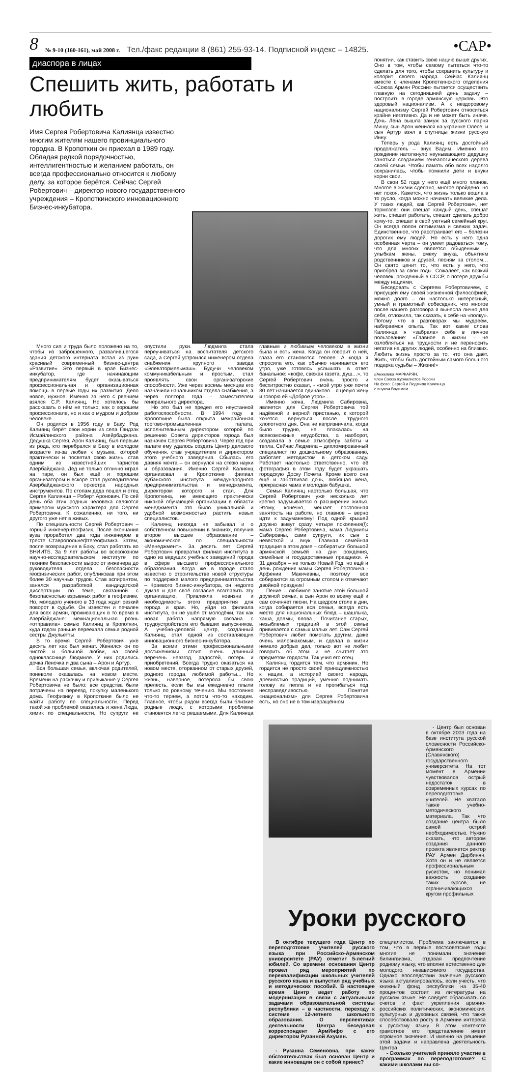8 № 9-10 (160-161), май 2008 г. Тел./факс редакции 8 (861) 255-93-14. Подписной индекс – 14825. •САР•
диаспора в лицах
Спешить жить, работать и любить
Имя Сергея Робертовича Калиянца известно многим жителям нашего провинциального городка. В Кропоткин он приехал в 1989 году. Обладая редкой порядочностью, интеллигентностью и желанием работать, он всегда профессионально относится к любому делу, за которое берётся. Сейчас Сергей Робертович – директор нового государственного учреждения – Кропоткинского инновационного Бизнес-инкубатора.
Много сил и труда было положено на то, чтобы из заброшенного, развалившегося здания детского интерната встал из руин красивый современный бизнес-центра «Развитие». Это первый в крае Бизнес-инкубатор, где начинающим предпринимателям будет оказываться профессиональная и организационная помощь в первые годы их развития. Дело новое, нужное. Именно за него с рвением взялся С.Р. Калиянц. Но хотелось бы рассказать о нём не только, как о хорошем профессионале, но и как о мудром и добром человеке.
Он родился в 1956 году в Баку. Род Калиянц берёт свои корни из села Гяндзак Исмайлинского района Азейрбаджана. Дедушка Сергея, Арон Калиянц, был первым из рода, кто перебрался в Баку в молодом возрасте из-за любви к музыке, которой практически и посвятил свою жизнь, став одним из известнейших таристов Азербайджана. Дед не только отлично играл на таре, он был ещё и хорошим организатором и вскоре стал руководителем Азербайджанского оркестра народных инструментов. По стопам деда пошел и отец Сергея Калиянца – Роберт Аронович. По сей день оба этих родных человека являются примером мужского характера для Сергея Робертовича. К сожалению, ни того, ни другого уже нет в живых.
По специальности Сергей Робертович – горный инженер-геофизик. После окончания вуза проработал два года инженером в тресте Ставропольнефтегеофизика. Затем, после возвращения в Баку, стал работать во ВНИИТБ. За 9 лет работы во всесоюзном научно-исследовательском институте по технике безопасности вырос от инженера до руководителя отдела безопасности геофизических работ, опубликовав при этом более 30 научных трудов. Став аспирантом, занялся разработкой кандидатской диссертации по теме, связанной с безопасностью взрывных работ в геофизике. Но, молодого учёного в 33 года ждал резкий поворот в судьбе. Он известен и печален для всех армян, проживающих в то время в Азербайджане: межнациональная рознь «отправила» семью Калиянц в Кропоткин, куда годом раньше переехала семья родной сестры Джульетты.
В то время Сергей Робертович уже десять лет как был женат. Женился он по чистой и большой любви, на своей однокласснице Людмиле. У них родились дочка Леночка и два сына – Арон и Артур.
Вся большая семья, включая родителей, поневоле оказалась на новом месте. Времени на раскачку и привыкание у Сергея Робертовича не было: все средства были потрачены на переезд, покупку маленького дома. Геофизику в Кропоткине было не найти работу по специальности. Перед такой же проблемой оказалась и жена Люда, химик по специальности. Но супруги не опустили руки. Людмила стала переучиваться на воспитателя детского сада, а Сергей устроился инженером отдела снабжения крупного завода «Элеватормельмаш». Будучи человеком коммуникабельным и простым, стал проявлять свои организаторские способности. Уже через восемь месяцев его назначили начальником отдела снабжения, а через полтора года – заместителем генерального директора.
Но это был не предел его неустанной работоспособности. В 1994 году в Кропоткине была открыта межрайонная торгово-промышленная палата, исполнительным директором которой по решению Совета директоров города был назначен Сергея Робертовича. Через год при палате ему удалось создать Центр делового обучения, став учредителем и директором этого учебного заведения. Сбылась его давняя мечта – он вернулся на стезю науки и образования. Именно Сергей Калиянц организовал в Кропоткине филиал Кубанского института международного предпринимательства и менеджмента, директором которого и стал. Для Кропоткина, не имеющего практически никакой обучающей организации в области менеджмента, это было уникальной и удобной возможностью растить новых специалистов.
Калиянц никогда не забывал и о собственном повышении в знаниях, получив второе высшее образование – экономическое по специальности «Менеджмент». За десять лет Сергей Робертович превратил филиал института в одно из ведущих учебных заведений города в сфере высшего профессионального образования. Когда же в городе стало известно о строительстве новой структуры по поддержке малого предпринимательства – Краевого бизнес-инкубатора, он недолго думал и дал своё согласие возглавить эту организацию. Привлекла новизна и необходимость этого предприятия для города и края. Но, уйдя из филиала института, он не ушёл от молодёжи, так как новая работа напрямую связана с трудоустройством его бывших выпускников. А учебно-деловой центр, созданный Калиянц, стал одной из составляющих инновационного бизнес-инкубатора.
За всеми этими профессиональными достижениями стоит очень длинный перечень невзгод, радостей, потерь и приобретений. Всегда трудно оказаться на новом месте, оторванном от старых друзей, родного города, любимой работы... Но жизнь, наверное, потеряла бы свою прелесть, если бы мы ежедневно плыли только по ровному течению. Мы постоянно что-то теряем, а потом что-то находим. Главное, чтобы рядом всегда были близкие родные люди, с которыми проблемы становятся легко решаемыми. Для Калиянца главным и любимым человеком в жизни была и есть жена. Когда он говорит о ней, глаза его становятся теплее. А когда я спросила его, как обычно начинается его утро, уже готовясь услышать в ответ банальное: «кофе, свежая газета, душ…», то Сергей Робертович очень просто и бесхитростно сказал, - «моё утро уже почти 30 лет начинается одинаково – я целую жену и говорю ей «Доброе утро»…
Именно жена, Людмила Сабировна, является для Сергея Робертовича той надёжной и верной пристанью, к которой хочется вернуться после трудного хлопотного дня. Она не капризничала, когда было трудно, не плакалась на всевозможные неудобства, а наоборот, создавала в семье атмосферу заботы и тепла. Сейчас Людмила – дипломированный специалист по дошкольному образованию, работает методистом в детском саду. Работает настолько ответственно, что её фотография в этом году будет украшать городскую Доску Почёта. Кроме всего она ещё и заботливая дочь, любящая жена, прекрасная мама и молодая бабушка.
Семья Калиянц настолько большая, что Сергей Робертович уже несколько лет крепко задумывается о расширении жилья. Этому, конечно, мешает постоянная занятость на работе, но главное – верно идти к задуманному! Под одной крышей дружно живут сразу четыре поколения(!): мама Сергея Робертовича, мама Людмилы Сабировны, сами супруги, их сын с невесткой и внук. Главная семейная традиция в этом доме – собираться большой армянской семьёй на дни рождения, семейные и государственные праздники. А 31 декабря – не только Новый Год, но ещё и день рождения мамы Сергея Робертовича - Арфении Макичевны, поэтому все собираются за огромным столом и отмечают двойной праздник!
Пение – любимое занятие этой большой дружной семьи, а сын Арон ко всему ещё и сам сочиняет песни. На щедром столе в дни, когда собирается вся семья, всегда есть место для национальных блюд – шашлыка, хаша, долмы, плова… Почитание старых, незыблемых традиций в этой семье прививается с самых малых лет. Сам Сергей Робертович любит помогать другим, даже очень малознакомым, и сделал в жизни немало добрых дел, только вот не любит говорить об этом и не считает это предметом гордости. Так учил его отец.
Калиянц гордится тем, что армянин. Но гордится не просто своей принадлежностью к нации, а историей своего народа, древностью традиций, умению поднимать голову из пепла и не прогибаться под несправедливостью. Понятие «национализм» для Сергея Робертовича есть, но оно не в том извращённом
понятии, как ставить свою нацию выше других. Оно в том, чтобы самому пытаться что-то сделать для того, чтобы сохранить культуру и колорит своего народа. Сейчас Калиянц вместе с членами Кропоткинского отделения «Союза Армян России» пытается осуществить главную на сегодняшний день задачу – построить в городе армянскую церковь. Это здоровый национализм. А к нездоровому национализму Сергей Робертович относиться крайне негативно. Да и не может быть иначе. Дочь Лена вышла замуж за русского парня Мишу, сын Арон женился на украинке Олесе, и сын Артур взял в спутницы жизни русскую Инну.
Теперь у рода Калиянц есть достойный продолжатель – внук Вадим. Именно его рождение натолкнуло неунывающего дедушку заняться созданием генеалогического дерева своей семьи. Чтобы память обо всех надолго сохранилась, чтобы помнили дети и внуки корни свои.
В свои 52 года у него ещё много планов. Многое в жизни сделано, многое пройдено, но нет покоя. Кажется, что жизнь только вошла в то русло, когда можно начинать великие дела. У таких людей, как Сергей Робертович, нет тормозов: они спешат каждый день, спешат жить, спешат работать, спешат сделать добро кому-то, спешат в свой уютный семейный круг. Он всегда полон оптимизма и свежих задач. Единственное, что расстраивает его – болезни дорогих ему людей. Но есть у него одна особенная черта – он умеет радоваться тому, что для многих является обыденным – улыбкам жены, смеху внука, объятиям родственников и друзей, песням за столом… Он свято ценит то, что есть у него, что приобрел за свои годы. Сожалеет, как всякий человек, рожденный в СССР, о потере дружбы между нациями.
Беседовать с Сергеем Робертовичем, с присущей ему своей жизненной философией, можно долго – он настолько интересный, умный и грамотный собеседник, что многое после нашего разговора я вынесла лично для себя, отложила, так сказать, к себе на «полку». Потому что в разговорах мы мудреем, набираемся опыта. Так вот какие слова Калиянца я «забрала» себе в личное пользование: «Главное в жизни – не озлобляться на трудности и не переносить негатив на других людей, особенно на близких. Любить жизнь просто за то, что она даёт. Жить, чтобы быть достойным самого большого подарка судьбы – Жизни!»
//Анжелика МАРКАРЯН,
член Союза журналистов России
На фото: Сергей и Людмила Калиянца
с внуком Вадимом
- Центр был основан в октябре 2003 года на базе института русской словесности Российско-Армянского (Славянского) государственного университета. На тот момент в Армении чувствовался острый недостаток в современных курсах по переподготовке учителей. Не хватало также учебно-методического материала. Так что создание центра было самой острой необходимостью. Нужно сказать, что автором создания данного проекта является ректор РАУ Армен Дарбинян. Хотя он и не является профессиональным русистом, но понимал важность создания таких курсов, не ограничивающихся кругом профильных
Уроки русского
В октябре текущего года Центр по переподготовке учителей русского языка при Российско-Армянском университете (РАУ) отметит 5-летний юбилей. Со времени основания Центр провел ряд мероприятий по переквалификации школьных учителей русского языка и выпустил ряд учебных и методических пособий. В настоящее время Центр ведет работу по модернизации в связи с актуальными задачами образовательной системы республики – в частности, переходу к системе 12-летнего школьного образования. О перспективах деятельности Центра беседовал корреспондент АрмИнфо с его директором Рузанной Ахумян.
- Рузанна Семеновна, при каких обстоятельствах был основан Центр и какие инновации он с собой принес?
специалистов. Проблема заключается в том, что в первые постсоветские годы многие не понимали значения билингвизма, отдавая предпочтение родному языку, что вполне естественно для молодого, независимого государства. Однако впоследствии значение русского языка актуализировалось, если учесть, что книжный фонд республики на 35-40 процентов состоит из литературы на русском языке. Не следует сбрасывать со счетов и факт укрепления армяно-российских политических, экономических, культурных и духовных связей, что также способствовало росту в Армении интереса к русскому языку. В этом контексте грамотное его представление имеет огромное значение. И именно на решение этой задачи и направлена деятельность Центра.
- Сколько учителей приняло участие в программах по переподготовке? С какими школами вы со-